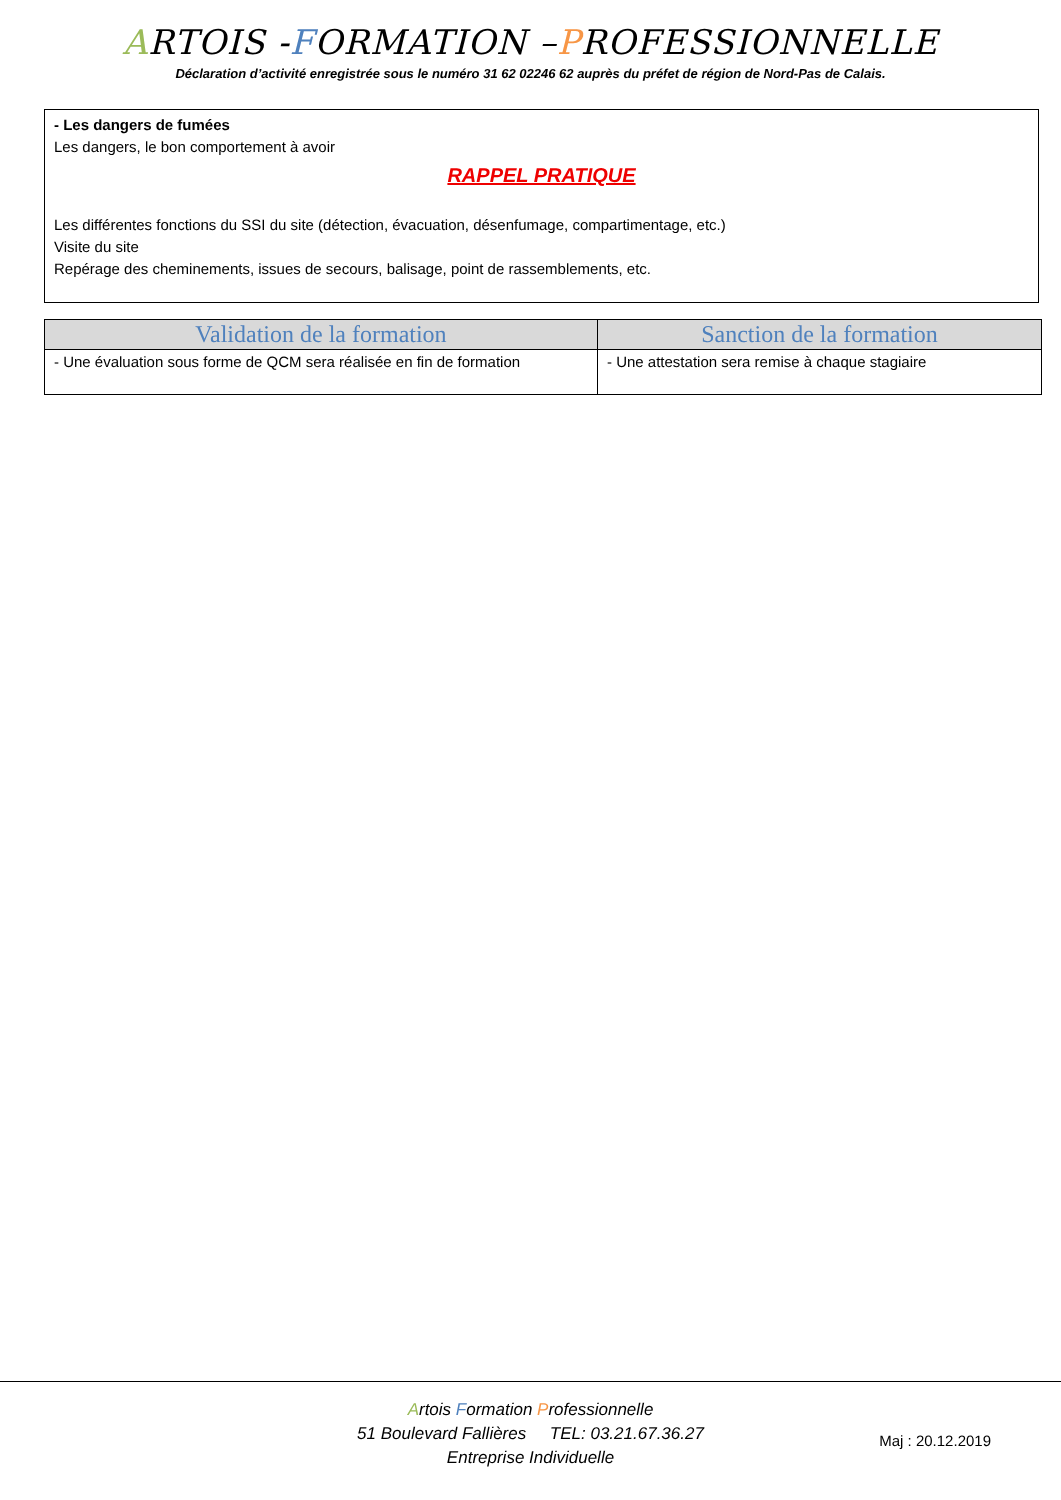ARTOIS -FORMATION –PROFESSIONNELLE
Déclaration d’activité enregistrée sous le numéro 31 62 02246 62 auprès du préfet de région de Nord-Pas de Calais.
- Les dangers de fumées
Les dangers, le bon comportement à avoir
RAPPEL PRATIQUE
Les différentes fonctions du SSI du site (détection, évacuation, désenfumage, compartimentage, etc.)
Visite du site
Repérage des cheminements, issues de secours, balisage, point de rassemblements, etc.
| Validation de la formation | Sanction de la formation |
| --- | --- |
| - Une évaluation sous forme de QCM sera réalisée en fin de formation | - Une attestation sera remise à chaque stagiaire |
Artois Formation Professionnelle
51 Boulevard Fallières TEL: 03.21.67.36.27
Entreprise Individuelle
Maj : 20.12.2019